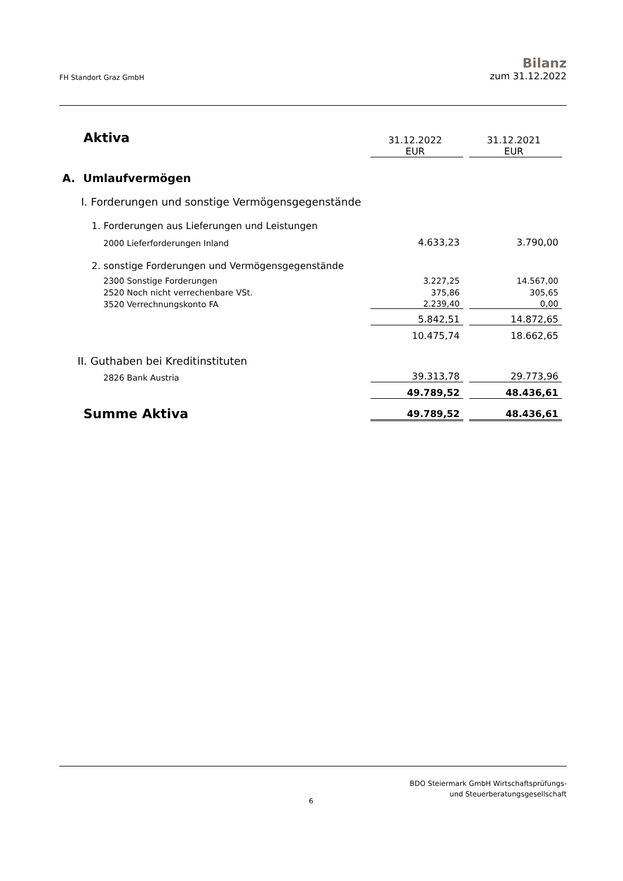FH Standort Graz GmbH
Bilanz
zum 31.12.2022
| Aktiva | 31.12.2022 EUR | | 31.12.2021 EUR |
| A. Umlaufvermögen | | | |
| I. Forderungen und sonstige Vermögensgegenstände | | | |
| 1. Forderungen aus Lieferungen und Leistungen | | | |
| 2000 Lieferforderungen Inland | 4.633,23 | | 3.790,00 |
| 2. sonstige Forderungen und Vermögensgegenstände | | | |
| 2300 Sonstige Forderungen | 3.227,25 | | 14.567,00 |
| 2520 Noch nicht verrechenbare VSt. | 375,86 | | 305,65 |
| 3520 Verrechnungskonto FA | 2.239,40 | | 0,00 |
| | 5.842,51 | | 14.872,65 |
| | 10.475,74 | | 18.662,65 |
| II. Guthaben bei Kreditinstituten | | | |
| 2826 Bank Austria | 39.313,78 | | 29.773,96 |
| | 49.789,52 | | 48.436,61 |
| Summe Aktiva | 49.789,52 | | 48.436,61 |
BDO Steiermark GmbH Wirtschaftsprüfungs-
und Steuerberatungsgesellschaft
6